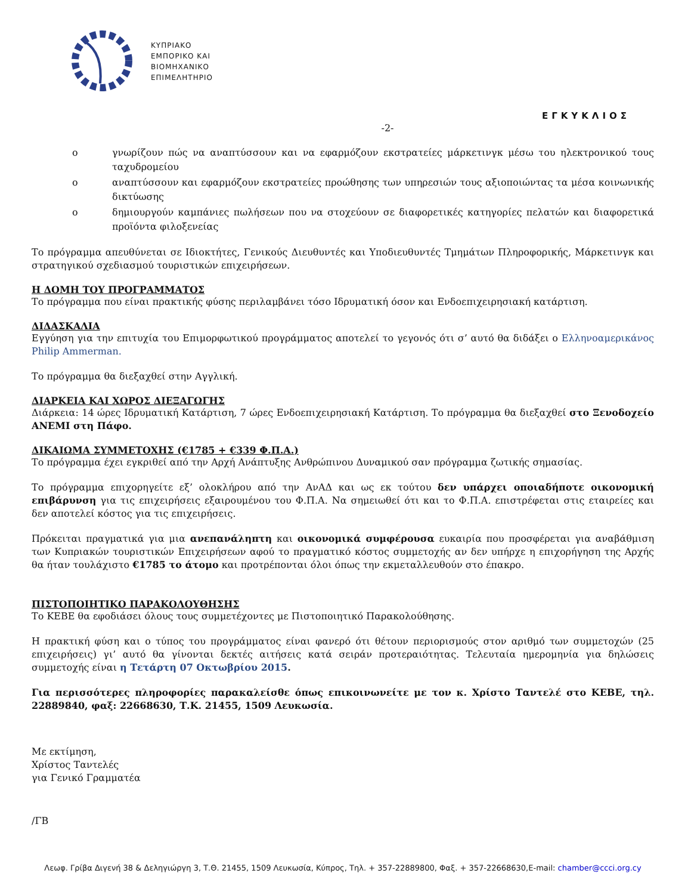ΚΥΠΡΙΑΚΟ
ΕΜΠΟΡΙΚΟ ΚΑΙ
ΒΙΟΜΗΧΑΝΙΚΟ
ΕΠΙΜΕΛΗΤΗΡΙΟ
ΕΓΚΥΚΛΙΟΣ
-2-
o γνωρίζουν πώς να αναπτύσσουν και να εφαρμόζουν εκστρατείες μάρκετινγκ μέσω του ηλεκτρονικού τους ταχυδρομείου
o αναπτύσσουν και εφαρμόζουν εκστρατείες προώθησης των υπηρεσιών τους αξιοποιώντας τα μέσα κοινωνικής δικτύωσης
o δημιουργούν καμπάνιες πωλήσεων που να στοχεύουν σε διαφορετικές κατηγορίες πελατών και διαφορετικά προϊόντα φιλοξενείας
Το πρόγραμμα απευθύνεται σε Ιδιοκτήτες, Γενικούς Διευθυντές και Υποδιευθυντές Τμημάτων Πληροφορικής, Μάρκετινγκ και στρατηγικού σχεδιασμού τουριστικών επιχειρήσεων.
Η ΔΟΜΗ ΤΟΥ ΠΡΟΓΡΑΜΜΑΤΟΣ
Το πρόγραμμα που είναι πρακτικής φύσης περιλαμβάνει τόσο Ιδρυματική όσον και Ενδοεπιχειρησιακή κατάρτιση.
ΔΙΔΑΣΚΑΛΙΑ
Εγγύηση για την επιτυχία του Επιμορφωτικού προγράμματος αποτελεί το γεγονός ότι σ’ αυτό θα διδάξει ο Ελληνοαμερικάνος Philip Ammerman.
Το πρόγραμμα θα διεξαχθεί στην Αγγλική.
ΔΙΑΡΚΕΙΑ ΚΑΙ ΧΩΡΟΣ ΔΙΕΞΑΓΩΓΗΣ
Διάρκεια: 14 ώρες Ιδρυματική Κατάρτιση, 7 ώρες Ενδοεπιχειρησιακή Κατάρτιση. Το πρόγραμμα θα διεξαχθεί στο Ξενοδοχείο ΑΝΕΜΙ στη Πάφο.
ΔΙΚΑΙΩΜΑ ΣΥΜΜΕΤΟΧΗΣ (€1785 + €339 Φ.Π.Α.)
Το πρόγραμμα έχει εγκριθεί από την Αρχή Ανάπτυξης Ανθρώπινου Δυναμικού σαν πρόγραμμα ζωτικής σημασίας.
Το πρόγραμμα επιχορηγείτε εξ’ ολοκλήρου από την ΑνΑΔ και ως εκ τούτου δεν υπάρχει οποιαδήποτε οικονομική επιβάρυνση για τις επιχειρήσεις εξαιρουμένου του Φ.Π.Α. Να σημειωθεί ότι και το Φ.Π.Α. επιστρέφεται στις εταιρείες και δεν αποτελεί κόστος για τις επιχειρήσεις.
Πρόκειται πραγματικά για μια ανεπανάληπτη και οικονομικά συμφέρουσα ευκαιρία που προσφέρεται για αναβάθμιση των Κυπριακών τουριστικών Επιχειρήσεων αφού το πραγματικό κόστος συμμετοχής αν δεν υπήρχε η επιχορήγηση της Αρχής θα ήταν τουλάχιστο €1785 το άτομο και προτρέπονται όλοι όπως την εκμεταλλευθούν στο έπακρο.
ΠΙΣΤΟΠΟΙΗΤΙΚΟ ΠΑΡΑΚΟΛΟΥΘΗΣΗΣ
Το ΚΕΒΕ θα εφοδιάσει όλους τους συμμετέχοντες με Πιστοποιητικό Παρακολούθησης.
Η πρακτική φύση και ο τύπος του προγράμματος είναι φανερό ότι θέτουν περιορισμούς στον αριθμό των συμμετοχών (25 επιχειρήσεις) γι’ αυτό θα γίνονται δεκτές αιτήσεις κατά σειράν προτεραιότητας. Τελευταία ημερομηνία για δηλώσεις συμμετοχής είναι η Τετάρτη 07 Οκτωβρίου 2015.
Για περισσότερες πληροφορίες παρακαλείσθε όπως επικοινωνείτε με τον κ. Χρίστο Ταντελέ στο ΚΕΒΕ, τηλ. 22889840, φαξ: 22668630, Τ.Κ. 21455, 1509 Λευκωσία.
Με εκτίμηση,
Χρίστος Ταντελές
για Γενικό Γραμματέα
/ΓΒ
Λεωφ. Γρίβα Διγενή 38 & Δεληγιώργη 3, Τ.Θ. 21455, 1509 Λευκωσία, Κύπρος, Τηλ. + 357-22889800, Φαξ. + 357-22668630,E-mail: chamber@ccci.org.cy